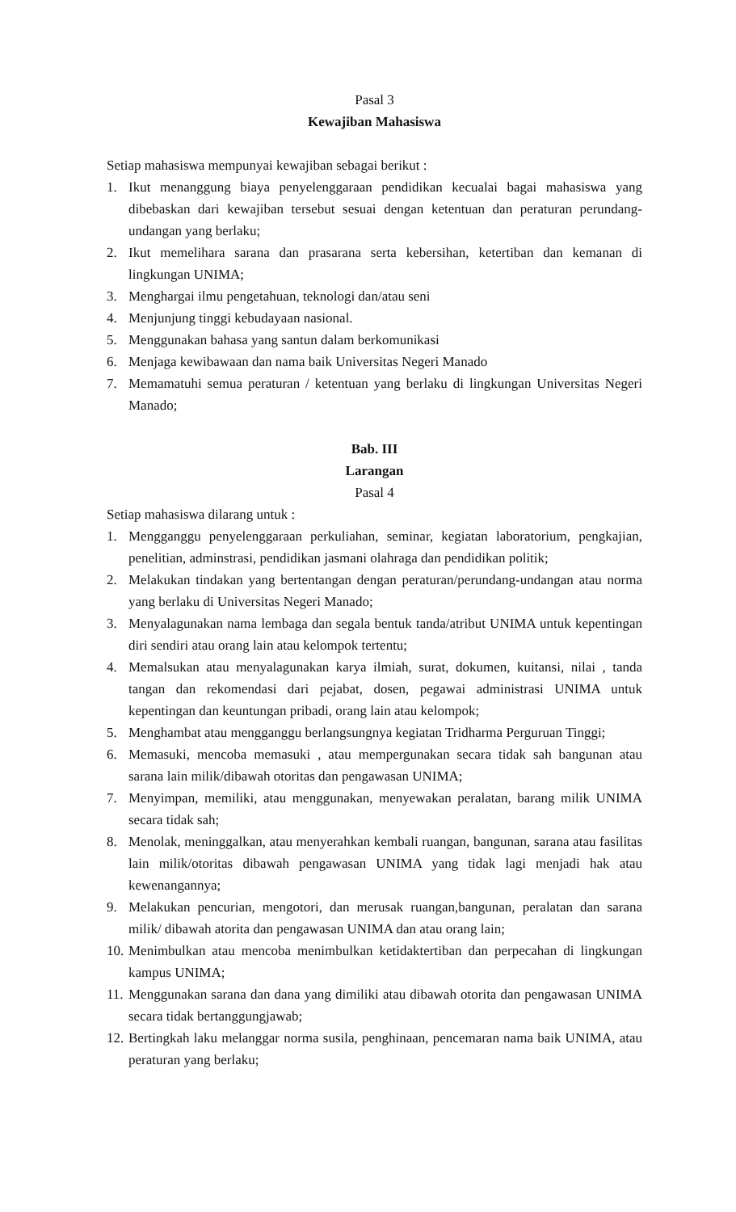Pasal 3
Kewajiban Mahasiswa
Setiap mahasiswa mempunyai kewajiban sebagai berikut :
1. Ikut menanggung biaya penyelenggaraan pendidikan kecualai bagai mahasiswa yang dibebaskan dari kewajiban tersebut sesuai dengan ketentuan dan peraturan perundang-undangan yang berlaku;
2. Ikut memelihara sarana dan prasarana serta kebersihan, ketertiban dan kemanan di lingkungan UNIMA;
3. Menghargai ilmu pengetahuan, teknologi dan/atau seni
4. Menjunjung tinggi kebudayaan nasional.
5. Menggunakan bahasa yang santun dalam berkomunikasi
6. Menjaga kewibawaan dan nama baik Universitas Negeri Manado
7. Memamatuhi semua peraturan / ketentuan yang berlaku di lingkungan Universitas Negeri Manado;
Bab. III
Larangan
Pasal 4
Setiap mahasiswa dilarang untuk :
1. Mengganggu penyelenggaraan perkuliahan, seminar, kegiatan laboratorium, pengkajian, penelitian, adminstrasi, pendidikan jasmani olahraga dan pendidikan politik;
2. Melakukan tindakan yang bertentangan dengan peraturan/perundang-undangan atau norma yang berlaku di Universitas Negeri Manado;
3. Menyalagunakan nama lembaga dan segala bentuk tanda/atribut UNIMA untuk kepentingan diri sendiri atau orang lain atau kelompok tertentu;
4. Memalsukan atau menyalagunakan karya ilmiah, surat, dokumen, kuitansi, nilai , tanda tangan dan rekomendasi dari pejabat, dosen, pegawai administrasi UNIMA untuk kepentingan dan keuntungan pribadi, orang lain atau kelompok;
5. Menghambat atau mengganggu berlangsungnya kegiatan Tridharma Perguruan Tinggi;
6. Memasuki, mencoba memasuki , atau mempergunakan secara tidak sah bangunan atau sarana lain milik/dibawah otoritas dan pengawasan UNIMA;
7. Menyimpan, memiliki, atau menggunakan, menyewakan peralatan, barang milik UNIMA secara tidak sah;
8. Menolak, meninggalkan, atau menyerahkan kembali ruangan, bangunan, sarana atau fasilitas lain milik/otoritas dibawah pengawasan UNIMA yang tidak lagi menjadi hak atau kewenangannya;
9. Melakukan pencurian, mengotori, dan merusak ruangan,bangunan, peralatan dan sarana milik/ dibawah atorita dan pengawasan UNIMA dan atau orang lain;
10. Menimbulkan atau mencoba menimbulkan ketidaktertiban dan perpecahan di lingkungan kampus UNIMA;
11. Menggunakan sarana dan dana yang dimiliki atau dibawah otorita dan pengawasan UNIMA secara tidak bertanggungjawab;
12. Bertingkah laku melanggar norma susila, penghinaan, pencemaran nama baik UNIMA, atau peraturan yang berlaku;